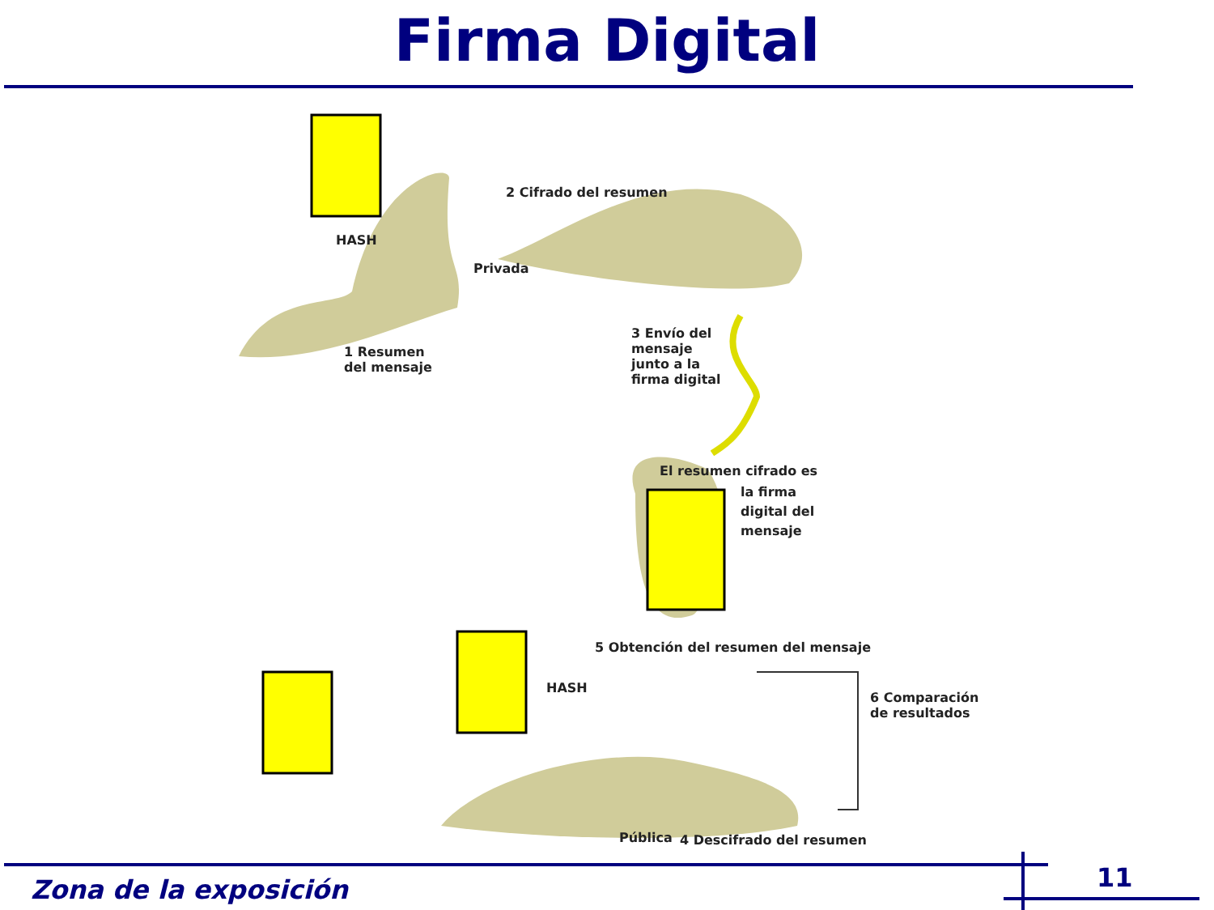Firma Digital
2 Cifrado del resumen
Privada
HASH
1 Resumen
del mensaje
3 Envío del
mensaje
junto a la
firma digital
El resumen cifrado es
la firma
digital del
mensaje
5 Obtención del resumen del mensaje
HASH
6 Comparación
de resultados
Pública 4 Descifrado del resumen
Zona de la exposición 11